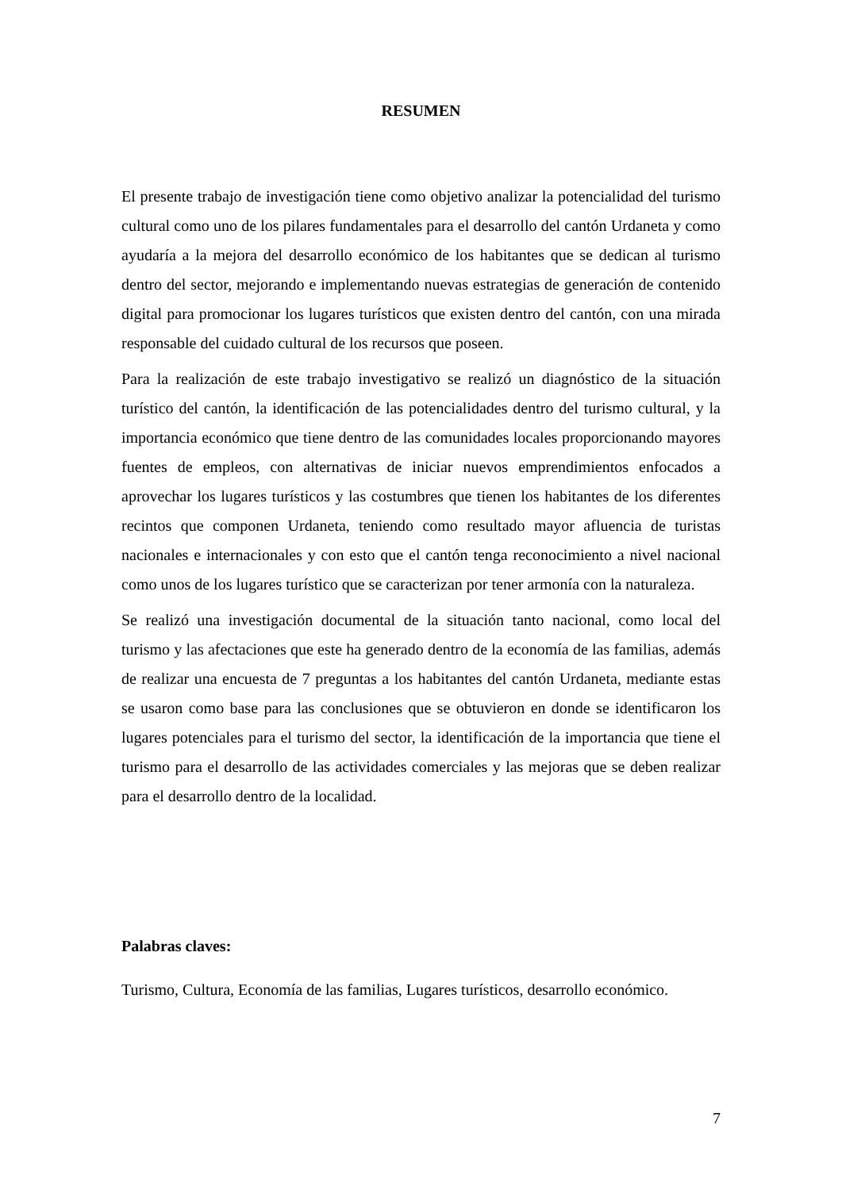RESUMEN
El presente trabajo de investigación tiene como objetivo analizar la potencialidad del turismo cultural como uno de los pilares fundamentales para el desarrollo del cantón Urdaneta y como ayudaría a la mejora del desarrollo económico de los habitantes que se dedican al turismo dentro del sector, mejorando e implementando nuevas estrategias de generación de contenido digital para promocionar los lugares turísticos que existen dentro del cantón, con una mirada responsable del cuidado cultural de los recursos que poseen.
Para la realización de este trabajo investigativo se realizó un diagnóstico de la situación turístico del cantón, la identificación de las potencialidades dentro del turismo cultural, y la importancia económico que tiene dentro de las comunidades locales proporcionando mayores fuentes de empleos, con alternativas de iniciar nuevos emprendimientos enfocados a aprovechar los lugares turísticos y las costumbres que tienen los habitantes de los diferentes recintos que componen Urdaneta, teniendo como resultado mayor afluencia de turistas nacionales e internacionales y con esto que el cantón tenga reconocimiento a nivel nacional como unos de los lugares turístico que se caracterizan por tener armonía con la naturaleza.
Se realizó una investigación documental de la situación tanto nacional, como local del turismo y las afectaciones que este ha generado dentro de la economía de las familias, además de realizar una encuesta de 7 preguntas a los habitantes del cantón Urdaneta, mediante estas se usaron como base para las conclusiones que se obtuvieron en donde se identificaron los lugares potenciales para el turismo del sector, la identificación de la importancia que tiene el turismo para el desarrollo de las actividades comerciales y las mejoras que se deben realizar para el desarrollo dentro de la localidad.
Palabras claves:
Turismo, Cultura, Economía de las familias, Lugares turísticos, desarrollo económico.
7